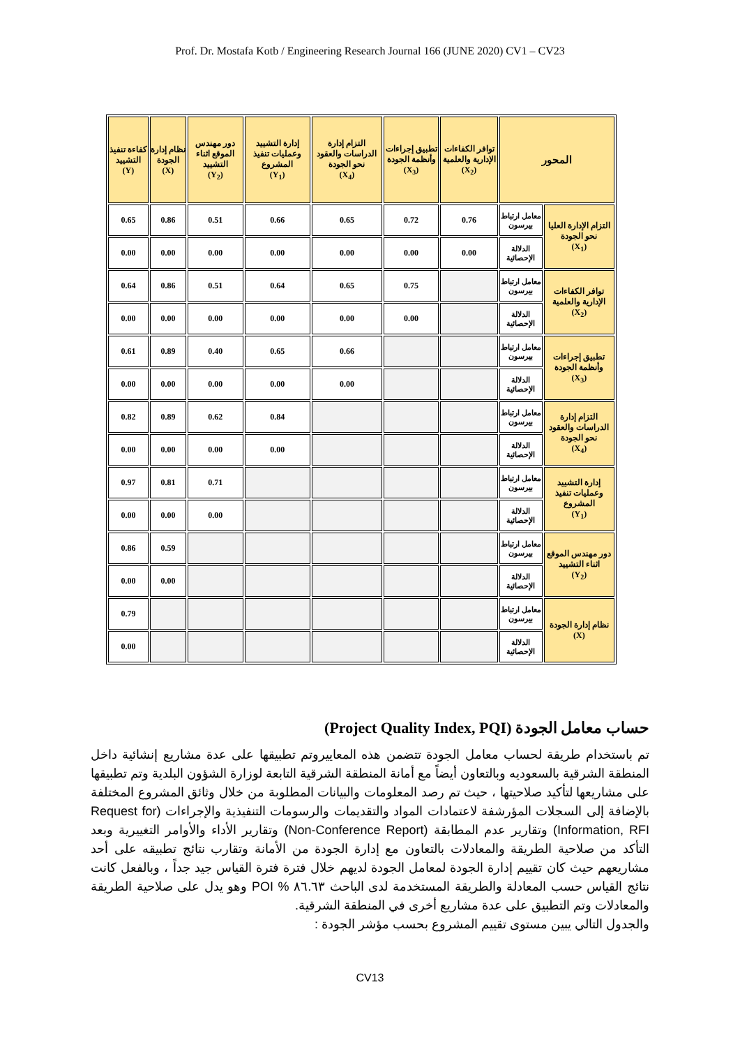Prof. Dr. Mostafa Kotb / Engineering Research Journal 166 (JUNE 2020) CV1 – CV23
| المحور | | توافر الكفاءات الإدارية والعلمية (X<sub>2</sub>) | تطبيق إجراءات وأنظمة الجودة (X<sub>3</sub>) | التزام إدارة الدراسات والعقود نحو الجودة (X<sub>4</sub>) | إدارة التشييد وعمليات تنفيذ المشروع (Y<sub>1</sub>) | دور مهندس الموقع اثناء التشييد (Y<sub>2</sub>) | نظام إدارة الجودة (X) | كفاءة تنفيذ التشييد (Y) |
| --- | --- | --- | --- | --- | --- | --- | --- | --- |
| التزام الإدارة العليا نحو الجودة (X<sub>1</sub>) | معامل ارتباط بيرسون | 0.76 | 0.72 | 0.65 | 0.66 | 0.51 | 0.86 | 0.65 |
| | الدلالة الإحصائية | 0.00 | 0.00 | 0.00 | 0.00 | 0.00 | 0.00 | 0.00 |
| توافر الكفاءات الإدارية والعلمية (X<sub>2</sub>) | معامل ارتباط بيرسون | | 0.75 | 0.65 | 0.64 | 0.51 | 0.86 | 0.64 |
| | الدلالة الإحصائية | | 0.00 | 0.00 | 0.00 | 0.00 | 0.00 | 0.00 |
| تطبيق إجراءات وأنظمة الجودة (X<sub>3</sub>) | معامل ارتباط بيرسون | | | 0.66 | 0.65 | 0.40 | 0.89 | 0.61 |
| | الدلالة الإحصائية | | | 0.00 | 0.00 | 0.00 | 0.00 | 0.00 |
| التزام إدارة الدراسات والعقود نحو الجودة (X<sub>4</sub>) | معامل ارتباط بيرسون | | | | 0.84 | 0.62 | 0.89 | 0.82 |
| | الدلالة الإحصائية | | | | 0.00 | 0.00 | 0.00 | 0.00 |
| إدارة التشييد وعمليات تنفيذ المشروع (Y<sub>1</sub>) | معامل ارتباط بيرسون | | | | | 0.71 | 0.81 | 0.97 |
| | الدلالة الإحصائية | | | | | 0.00 | 0.00 | 0.00 |
| دور مهندس الموقع اثناء التشييد (Y<sub>2</sub>) | معامل ارتباط بيرسون | | | | | | 0.59 | 0.86 |
| | الدلالة الإحصائية | | | | | | 0.00 | 0.00 |
| نظام إدارة الجودة (X) | معامل ارتباط بيرسون | | | | | | | 0.79 |
| | الدلالة الإحصائية | | | | | | | 0.00 |
حساب معامل الجودة (Project Quality Index, PQI)
تم باستخدام طريقة لحساب معامل الجودة تتضمن هذه المعاييروتم تطبيقها على عدة مشاريع إنشائية داخل المنطقة الشرقية بالسعوديه وبالتعاون أيضاً مع أمانة المنطقة الشرقية التابعة لوزارة الشؤون البلدية وتم تطبيقها على مشاريعها لتأكيد صلاحيتها ، حيث تم رصد المعلومات والبيانات المطلوبة من خلال وثائق المشروع المختلفة بالإضافة إلى السجلات المؤرشفة لاعتمادات المواد والتقديمات والرسومات التنفيذية والإجراءات (Request for Information, RFI) وتقارير عدم المطابقة (Non-Conference Report) وتقارير الأداء والأوامر التغييرية وبعد التأكد من صلاحية الطريقة والمعادلات بالتعاون مع إدارة الجودة من الأمانة وتقارب نتائج تطبيقه على أحد مشاريعهم حيث كان تقييم إدارة الجودة لمعامل الجودة لديهم خلال فترة فترة القياس جيد جداً ، وبالفعل كانت نتائج القياس حسب المعادلة والطريقة المستخدمة لدى الباحث ٨٦.٦٣ % POI وهو يدل على صلاحية الطريقة والمعادلات وتم التطبيق على عدة مشاريع أخرى في المنطقة الشرقية.
والجدول التالي يبين مستوى تقييم المشروع بحسب مؤشر الجودة :
CV13